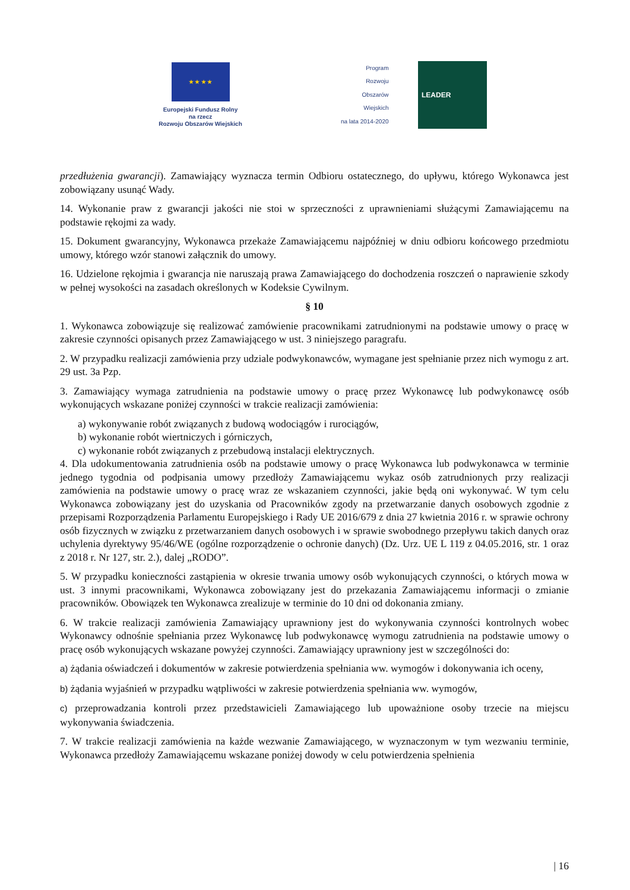★ ★ ★ ★
Europejski Fundusz Rolny
na rzecz
Rozwoju Obszarów Wiejskich
Program
Rozwoju
Obszarów
Wiejskich
na lata 2014-2020
LEADER
przedłużenia gwarancji). Zamawiający wyznacza termin Odbioru ostatecznego, do upływu, którego Wykonawca jest zobowiązany usunąć Wady.
14. Wykonanie praw z gwarancji jakości nie stoi w sprzeczności z uprawnieniami służącymi Zamawiającemu na podstawie rękojmi za wady.
15. Dokument gwarancyjny, Wykonawca przekaże Zamawiającemu najpóźniej w dniu odbioru końcowego przedmiotu umowy, którego wzór stanowi załącznik do umowy.
16. Udzielone rękojmia i gwarancja nie naruszają prawa Zamawiającego do dochodzenia roszczeń o naprawienie szkody w pełnej wysokości na zasadach określonych w Kodeksie Cywilnym.
§ 10
1. Wykonawca zobowiązuje się realizować zamówienie pracownikami zatrudnionymi na podstawie umowy o pracę w zakresie czynności opisanych przez Zamawiającego w ust. 3 niniejszego paragrafu.
2. W przypadku realizacji zamówienia przy udziale podwykonawców, wymagane jest spełnianie przez nich wymogu z art. 29 ust. 3a Pzp.
3. Zamawiający wymaga zatrudnienia na podstawie umowy o pracę przez Wykonawcę lub podwykonawcę osób wykonujących wskazane poniżej czynności w trakcie realizacji zamówienia:
a) wykonywanie robót związanych z budową wodociągów i rurociągów,
b) wykonanie robót wiertniczych i górniczych,
c) wykonanie robót związanych z przebudową instalacji elektrycznych.
4. Dla udokumentowania zatrudnienia osób na podstawie umowy o pracę Wykonawca lub podwykonawca w terminie jednego tygodnia od podpisania umowy przedłoży Zamawiającemu wykaz osób zatrudnionych przy realizacji zamówienia na podstawie umowy o pracę wraz ze wskazaniem czynności, jakie będą oni wykonywać. W tym celu Wykonawca zobowiązany jest do uzyskania od Pracowników zgody na przetwarzanie danych osobowych zgodnie z przepisami Rozporządzenia Parlamentu Europejskiego i Rady UE 2016/679 z dnia 27 kwietnia 2016 r. w sprawie ochrony osób fizycznych w związku z przetwarzaniem danych osobowych i w sprawie swobodnego przepływu takich danych oraz uchylenia dyrektywy 95/46/WE (ogólne rozporządzenie o ochronie danych) (Dz. Urz. UE L 119 z 04.05.2016, str. 1 oraz z 2018 r. Nr 127, str. 2.), dalej „RODO”.
5. W przypadku konieczności zastąpienia w okresie trwania umowy osób wykonujących czynności, o których mowa w ust. 3 innymi pracownikami, Wykonawca zobowiązany jest do przekazania Zamawiającemu informacji o zmianie pracowników. Obowiązek ten Wykonawca zrealizuje w terminie do 10 dni od dokonania zmiany.
6. W trakcie realizacji zamówienia Zamawiający uprawniony jest do wykonywania czynności kontrolnych wobec Wykonawcy odnośnie spełniania przez Wykonawcę lub podwykonawcę wymogu zatrudnienia na podstawie umowy o pracę osób wykonujących wskazane powyżej czynności. Zamawiający uprawniony jest w szczególności do:
a) żądania oświadczeń i dokumentów w zakresie potwierdzenia spełniania ww. wymogów i dokonywania ich oceny,
b) żądania wyjaśnień w przypadku wątpliwości w zakresie potwierdzenia spełniania ww. wymogów,
c) przeprowadzania kontroli przez przedstawicieli Zamawiającego lub upoważnione osoby trzecie na miejscu wykonywania świadczenia.
7. W trakcie realizacji zamówienia na każde wezwanie Zamawiającego, w wyznaczonym w tym wezwaniu terminie, Wykonawca przedłoży Zamawiającemu wskazane poniżej dowody w celu potwierdzenia spełnienia
| 16